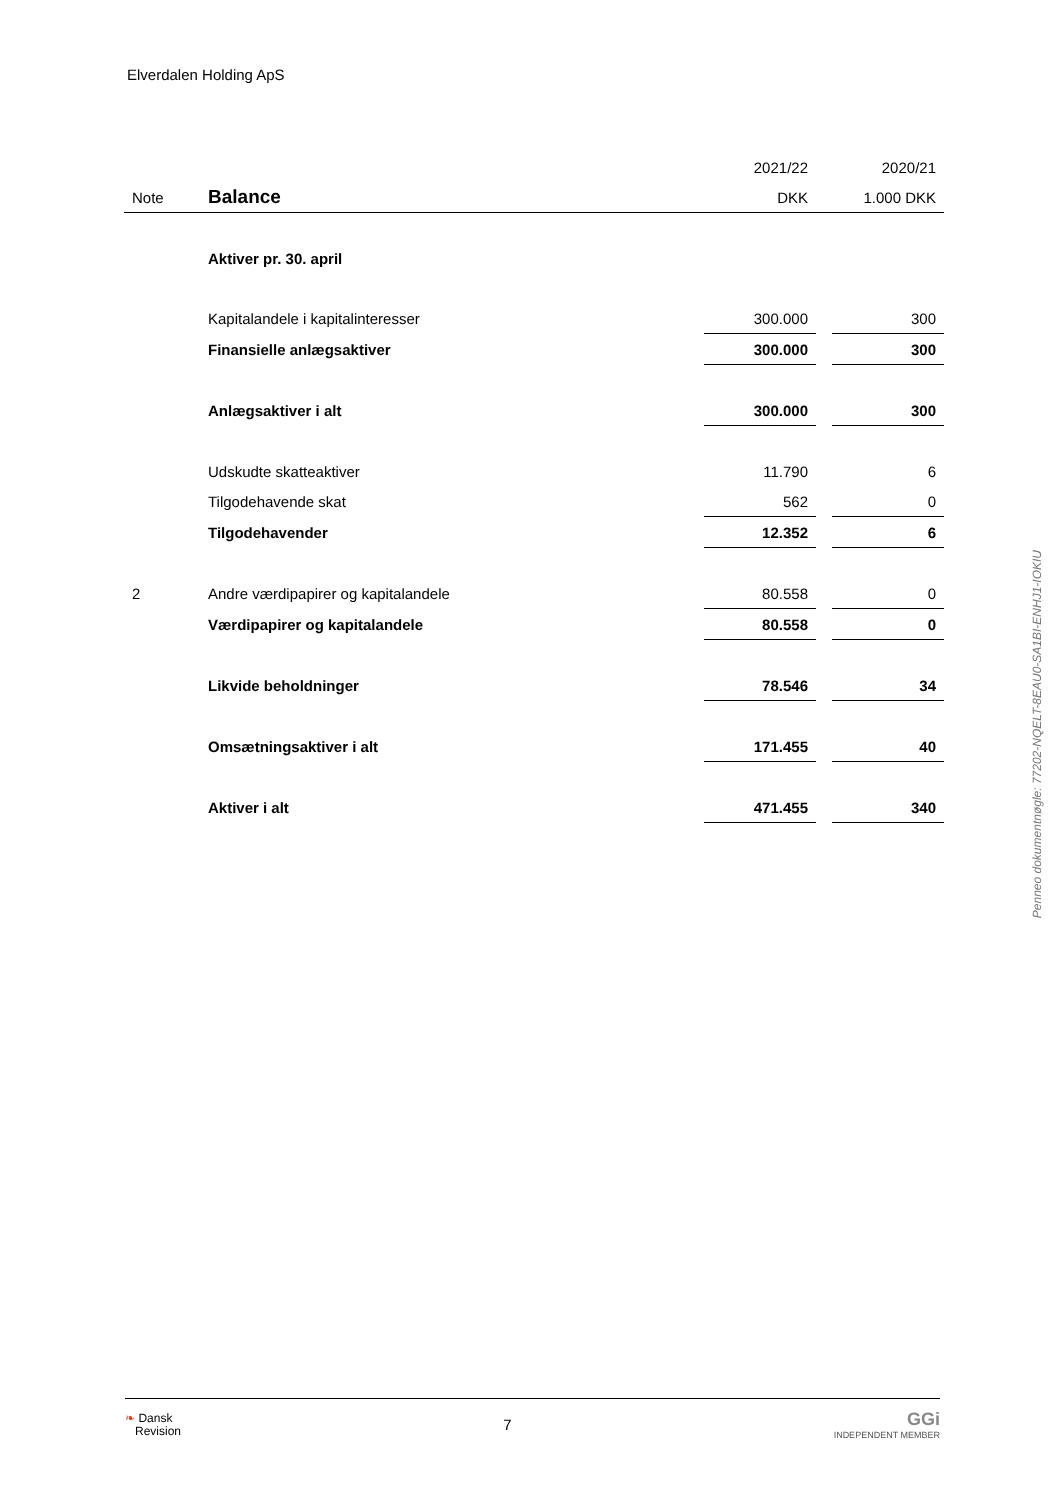Elverdalen Holding ApS
| | | 2021/22 | | 2020/21 |
| Note | Balance | DKK | | 1.000 DKK |
| | Aktiver pr. 30. april | | | |
| | Kapitalandele i kapitalinteresser | 300.000 | | 300 |
| | Finansielle anlægsaktiver | 300.000 | | 300 |
| | Anlægsaktiver i alt | 300.000 | | 300 |
| | Udskudte skatteaktiver | 11.790 | | 6 |
| | Tilgodehavende skat | 562 | | 0 |
| | Tilgodehavender | 12.352 | | 6 |
| 2 | Andre værdipapirer og kapitalandele | 80.558 | | 0 |
| | Værdipapirer og kapitalandele | 80.558 | | 0 |
| | Likvide beholdninger | 78.546 | | 34 |
| | Omsætningsaktiver i alt | 171.455 | | 40 |
| | Aktiver i alt | 471.455 | | 340 |
Penneo dokumentnøgle: 77202-NQELT-8EAU0-SA1BI-ENHJ1-IOKIU
❧ Dansk
Revision
7
GGi
INDEPENDENT MEMBER